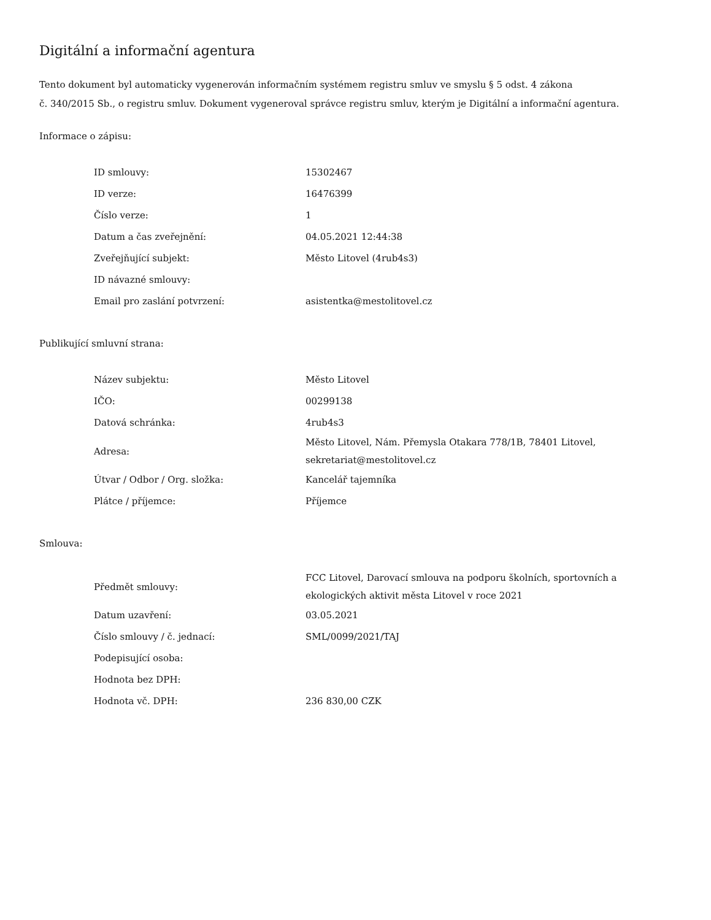Digitální a informační agentura
Tento dokument byl automaticky vygenerován informačním systémem registru smluv ve smyslu § 5 odst. 4 zákona
č. 340/2015 Sb., o registru smluv. Dokument vygeneroval správce registru smluv, kterým je Digitální a informační agentura.
Informace o zápisu:
| ID smlouvy: | 15302467 |
| ID verze: | 16476399 |
| Číslo verze: | 1 |
| Datum a čas zveřejnění: | 04.05.2021 12:44:38 |
| Zveřejňující subjekt: | Město Litovel (4rub4s3) |
| ID návazné smlouvy: | |
| Email pro zaslání potvrzení: | asistentka@mestolitovel.cz |
Publikující smluvní strana:
| Název subjektu: | Město Litovel |
| IČO: | 00299138 |
| Datová schránka: | 4rub4s3 |
| Adresa: | Město Litovel, Nám. Přemysla Otakara 778/1B, 78401 Litovel, sekretariat@mestolitovel.cz |
| Útvar / Odbor / Org. složka: | Kancelář tajemníka |
| Plátce / příjemce: | Příjemce |
Smlouva:
| Předmět smlouvy: | FCC Litovel, Darovací smlouva na podporu školních, sportovních a ekologických aktivit města Litovel v roce 2021 |
| Datum uzavření: | 03.05.2021 |
| Číslo smlouvy / č. jednací: | SML/0099/2021/TAJ |
| Podepisující osoba: | |
| Hodnota bez DPH: | |
| Hodnota vč. DPH: | 236 830,00 CZK |